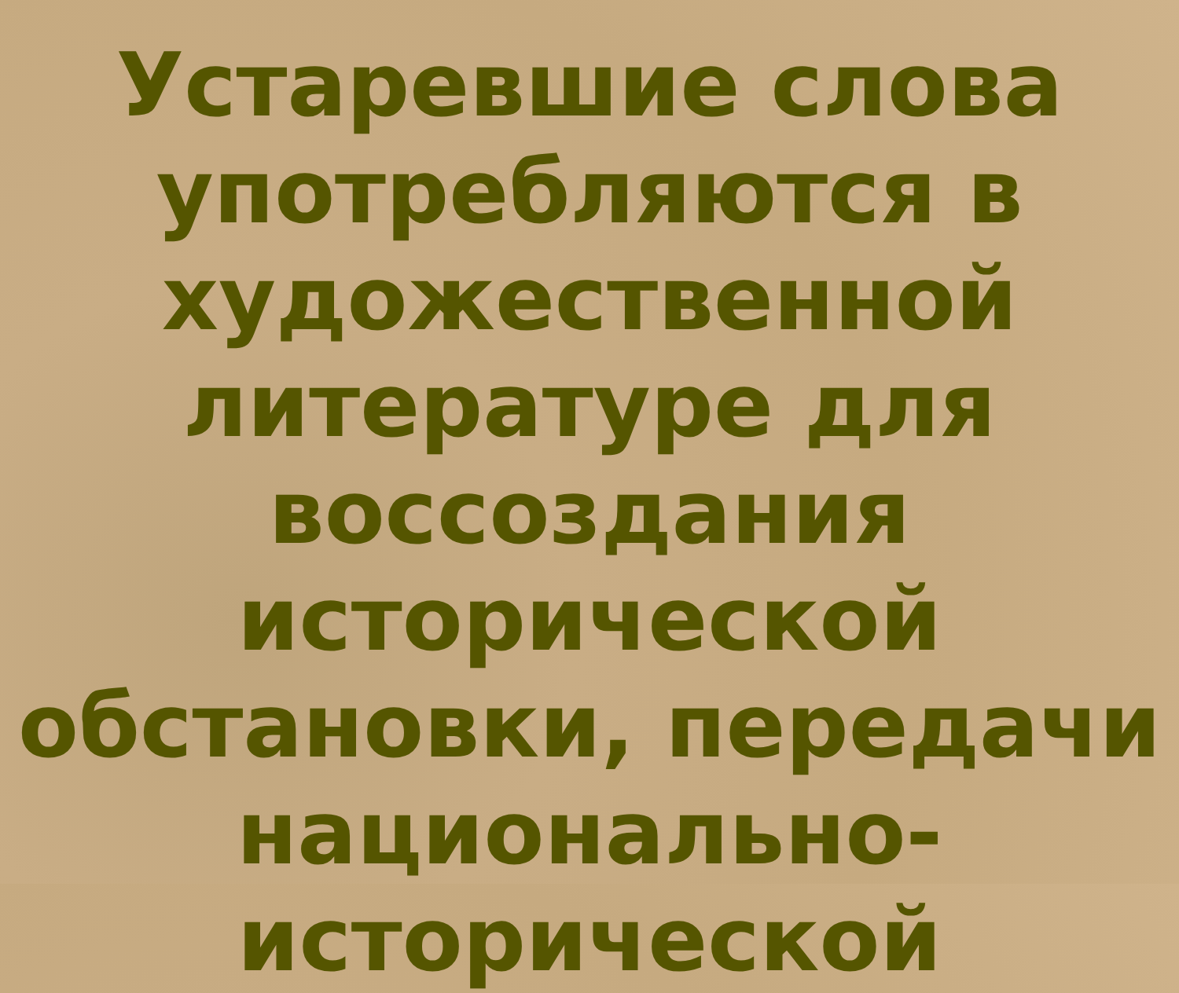Устаревшие слова употребляются в художественной литературе для воссоздания исторической обстановки, передачи национально-исторической